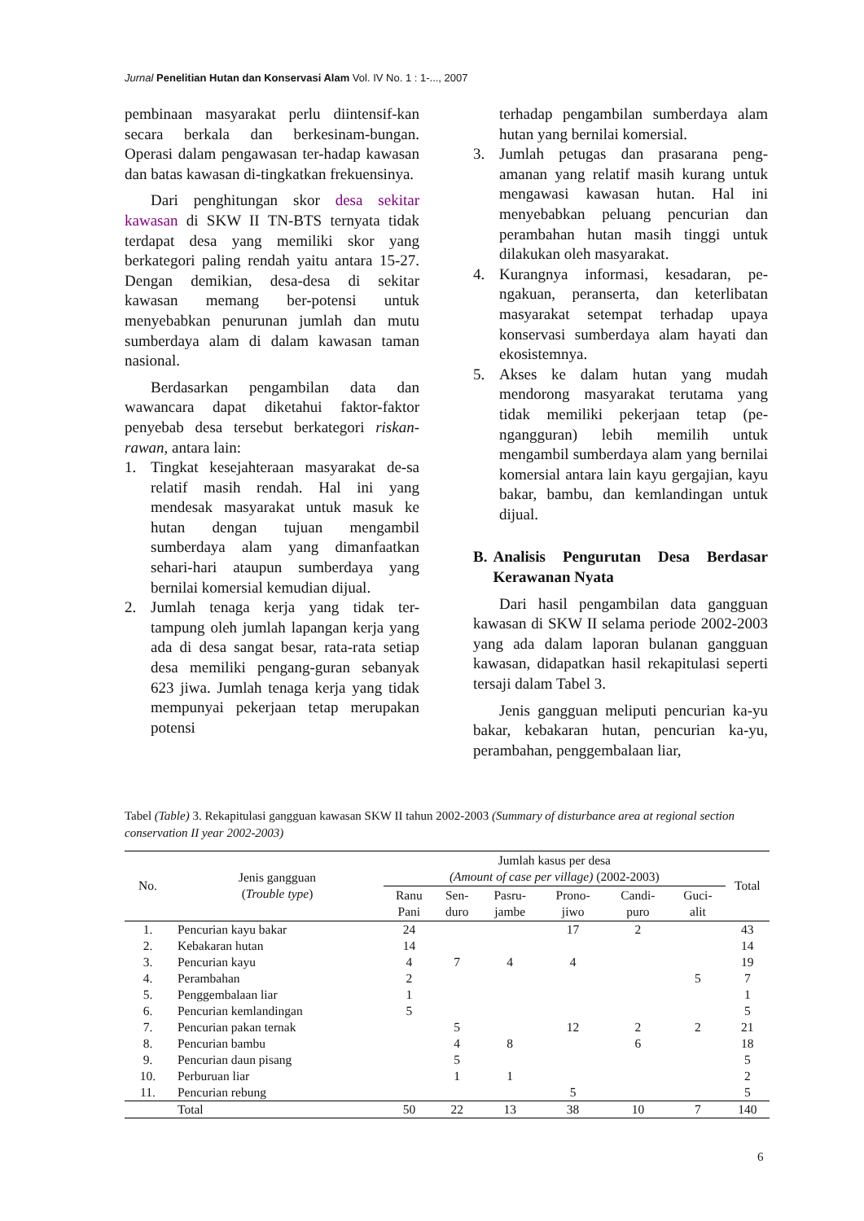Jurnal Penelitian Hutan dan Konservasi Alam Vol. IV No. 1 : 1-..., 2007
pembinaan masyarakat perlu diintensif-kan secara berkala dan berkesinam-bungan. Operasi dalam pengawasan ter-hadap kawasan dan batas kawasan di-tingkatkan frekuensinya.
Dari penghitungan skor desa sekitar kawasan di SKW II TN-BTS ternyata tidak terdapat desa yang memiliki skor yang berkategori paling rendah yaitu antara 15-27. Dengan demikian, desa-desa di sekitar kawasan memang ber-potensi untuk menyebabkan penurunan jumlah dan mutu sumberdaya alam di dalam kawasan taman nasional.
Berdasarkan pengambilan data dan wawancara dapat diketahui faktor-faktor penyebab desa tersebut berkategori riskan-rawan, antara lain:
1. Tingkat kesejahteraan masyarakat de-sa relatif masih rendah. Hal ini yang mendesak masyarakat untuk masuk ke hutan dengan tujuan mengambil sumberdaya alam yang dimanfaatkan sehari-hari ataupun sumberdaya yang bernilai komersial kemudian dijual.
2. Jumlah tenaga kerja yang tidak ter-tampung oleh jumlah lapangan kerja yang ada di desa sangat besar, rata-rata setiap desa memiliki pengang-guran sebanyak 623 jiwa. Jumlah tenaga kerja yang tidak mempunyai pekerjaan tetap merupakan potensi
terhadap pengambilan sumberdaya alam hutan yang bernilai komersial.
3. Jumlah petugas dan prasarana peng-amanan yang relatif masih kurang untuk mengawasi kawasan hutan. Hal ini menyebabkan peluang pencurian dan perambahan hutan masih tinggi untuk dilakukan oleh masyarakat.
4. Kurangnya informasi, kesadaran, pe-ngakuan, peranserta, dan keterlibatan masyarakat setempat terhadap upaya konservasi sumberdaya alam hayati dan ekosistemnya.
5. Akses ke dalam hutan yang mudah mendorong masyarakat terutama yang tidak memiliki pekerjaan tetap (pe-ngangguran) lebih memilih untuk mengambil sumberdaya alam yang bernilai komersial antara lain kayu gergajian, kayu bakar, bambu, dan kemlandingan untuk dijual.
B. Analisis Pengurutan Desa Berdasar Kerawanan Nyata
Dari hasil pengambilan data gangguan kawasan di SKW II selama periode 2002-2003 yang ada dalam laporan bulanan gangguan kawasan, didapatkan hasil rekapitulasi seperti tersaji dalam Tabel 3.
Jenis gangguan meliputi pencurian ka-yu bakar, kebakaran hutan, pencurian ka-yu, perambahan, penggembalaan liar,
Tabel (Table) 3. Rekapitulasi gangguan kawasan SKW II tahun 2002-2003 (Summary of disturbance area at regional section conservation II year 2002-2003)
| No. | Jenis gangguan ( Trouble type ) | Jumlah kasus per desa (Amount of case per village) (2002-2003) | | | | | | Total |
| --- | --- | --- | --- | --- | --- | --- | --- | --- |
| | | Ranu Pani | Sen- duro | Pasru- jambe | Prono- jiwo | Candi- puro | Guci- alit | |
| 1. | Pencurian kayu bakar | 24 | | | 17 | 2 | | 43 |
| 2. | Kebakaran hutan | 14 | | | | | | 14 |
| 3. | Pencurian kayu | 4 | 7 | 4 | 4 | | | 19 |
| 4. | Perambahan | 2 | | | | | 5 | 7 |
| 5. | Penggembalaan liar | 1 | | | | | | 1 |
| 6. | Pencurian kemlandingan | 5 | | | | | | 5 |
| 7. | Pencurian pakan ternak | | 5 | | 12 | 2 | 2 | 21 |
| 8. | Pencurian bambu | | 4 | 8 | | 6 | | 18 |
| 9. | Pencurian daun pisang | | 5 | | | | | 5 |
| 10. | Perburuan liar | | 1 | 1 | | | | 2 |
| 11. | Pencurian rebung | | | | 5 | | | 5 |
| | Total | 50 | 22 | 13 | 38 | 10 | 7 | 140 |
6